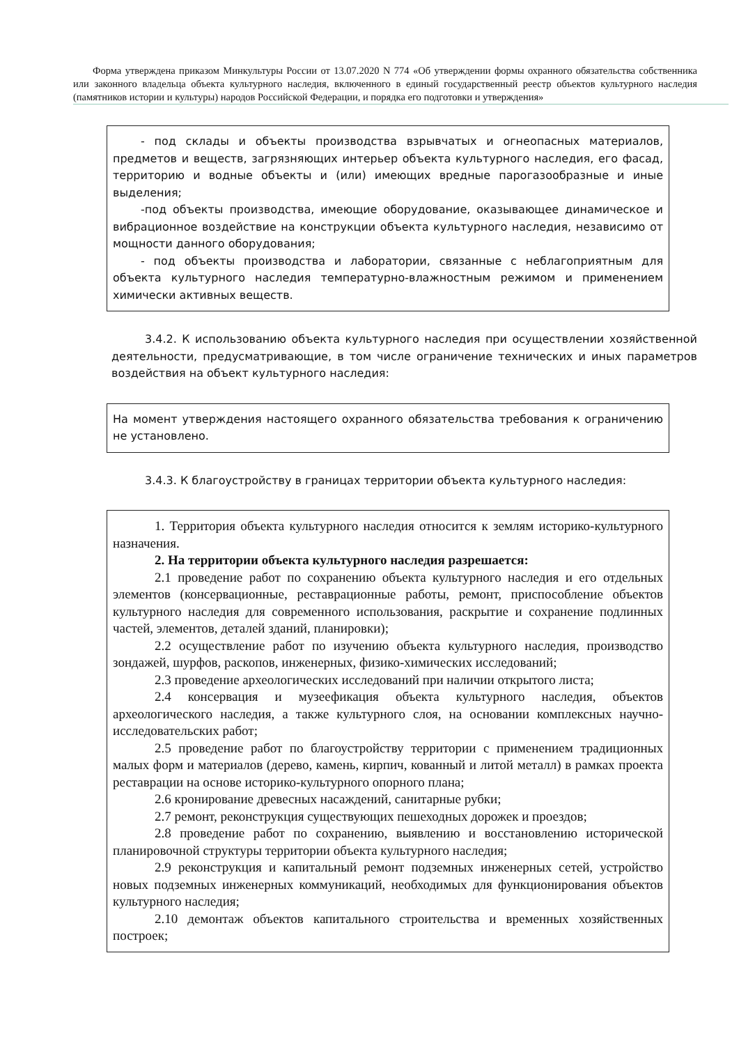Форма утверждена приказом Минкультуры России от 13.07.2020 N 774 «Об утверждении формы охранного обязательства собственника или законного владельца объекта культурного наследия, включенного в единый государственный реестр объектов культурного наследия (памятников истории и культуры) народов Российской Федерации, и порядка его подготовки и утверждения»
- под склады и объекты производства взрывчатых и огнеопасных материалов, предметов и веществ, загрязняющих интерьер объекта культурного наследия, его фасад, территорию и водные объекты и (или) имеющих вредные парогазообразные и иные выделения;
-под объекты производства, имеющие оборудование, оказывающее динамическое и вибрационное воздействие на конструкции объекта культурного наследия, независимо от мощности данного оборудования;
- под объекты производства и лаборатории, связанные с неблагоприятным для объекта культурного наследия температурно-влажностным режимом и применением химически активных веществ.
3.4.2. К использованию объекта культурного наследия при осуществлении хозяйственной деятельности, предусматривающие, в том числе ограничение технических и иных параметров воздействия на объект культурного наследия:
На момент утверждения настоящего охранного обязательства требования к ограничению не установлено.
3.4.3. К благоустройству в границах территории объекта культурного наследия:
1. Территория объекта культурного наследия относится к землям историко-культурного назначения.
2. На территории объекта культурного наследия разрешается:
2.1 проведение работ по сохранению объекта культурного наследия и его отдельных элементов (консервационные, реставрационные работы, ремонт, приспособление объектов культурного наследия для современного использования, раскрытие и сохранение подлинных частей, элементов, деталей зданий, планировки);
2.2 осуществление работ по изучению объекта культурного наследия, производство зондажей, шурфов, раскопов, инженерных, физико-химических исследований;
2.3 проведение археологических исследований при наличии открытого листа;
2.4 консервация и музеефикация объекта культурного наследия, объектов археологического наследия, а также культурного слоя, на основании комплексных научно-исследовательских работ;
2.5 проведение работ по благоустройству территории с применением традиционных малых форм и материалов (дерево, камень, кирпич, кованный и литой металл) в рамках проекта реставрации на основе историко-культурного опорного плана;
2.6 кронирование древесных насаждений, санитарные рубки;
2.7 ремонт, реконструкция существующих пешеходных дорожек и проездов;
2.8 проведение работ по сохранению, выявлению и восстановлению исторической планировочной структуры территории объекта культурного наследия;
2.9 реконструкция и капитальный ремонт подземных инженерных сетей, устройство новых подземных инженерных коммуникаций, необходимых для функционирования объектов культурного наследия;
2.10 демонтаж объектов капитального строительства и временных хозяйственных построек;